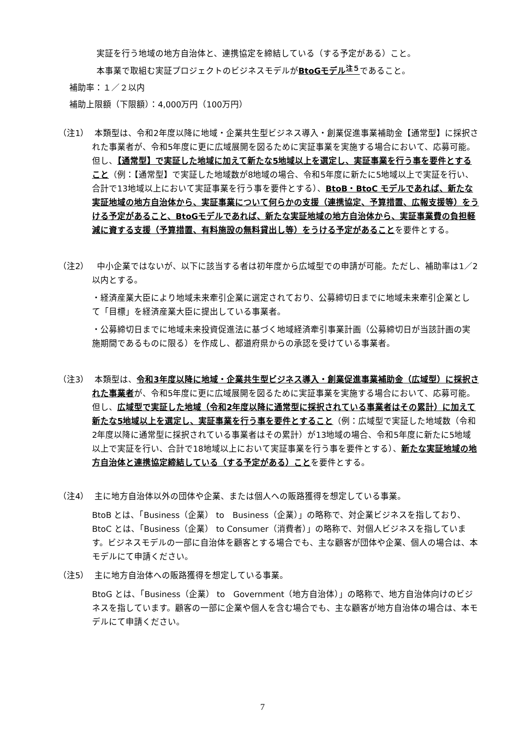実証を行う地域の地方自治体と、連携協定を締結している（する予定がある）こと。
本事業で取組む実証プロジェクトのビジネスモデルがBtoGモデル<sup>注５</sup>であること。
補助率：１／２以内
補助上限額（下限額）：4,000万円（100万円）
（注1） 本類型は、令和2年度以降に地域・企業共生型ビジネス導入・創業促進事業補助金【通常型】に採択された事業者が、令和5年度に更に広域展開を図るために実証事業を実施する場合において、応募可能。但し、【通常型】で実証した地域に加えて新たな5地域以上を選定し、実証事業を行う事を要件とすること（例：【通常型】で実証した地域数が8地域の場合、令和5年度に新たに5地域以上で実証を行い、合計で13地域以上において実証事業を行う事を要件とする）、BtoB・BtoC モデルであれば、新たな実証地域の地方自治体から、実証事業について何らかの支援（連携協定、予算措置、広報支援等）をうける予定があること、BtoGモデルであれば、新たな実証地域の地方自治体から、実証事業費の負担軽減に資する支援（予算措置、有料施設の無料貸出し等）をうける予定があることを要件とする。
（注2） 中小企業ではないが、以下に該当する者は初年度から広域型での申請が可能。ただし、補助率は1／2以内とする。
・経済産業大臣により地域未来牽引企業に選定されており、公募締切日までに地域未来牽引企業として「目標」を経済産業大臣に提出している事業者。
・公募締切日までに地域未来投資促進法に基づく地域経済牽引事業計画（公募締切日が当該計画の実施期間であるものに限る）を作成し、都道府県からの承認を受けている事業者。
（注3） 本類型は、令和3年度以降に地域・企業共生型ビジネス導入・創業促進事業補助金（広域型）に採択された事業者が、令和5年度に更に広域展開を図るために実証事業を実施する場合において、応募可能。但し、広域型で実証した地域（令和2年度以降に通常型に採択されている事業者はその累計）に加えて新たな5地域以上を選定し、実証事業を行う事を要件とすること（例：広域型で実証した地域数（令和2年度以降に通常型に採択されている事業者はその累計）が13地域の場合、令和5年度に新たに5地域以上で実証を行い、合計で18地域以上において実証事業を行う事を要件とする）、新たな実証地域の地方自治体と連携協定締結している（する予定がある）ことを要件とする。
（注4） 主に地方自治体以外の団体や企業、または個人への販路獲得を想定している事業。
BtoB とは、「Business（企業） to　Business（企業）」の略称で、対企業ビジネスを指しており、BtoC とは、「Business（企業） to Consumer（消費者）」の略称で、対個人ビジネスを指しています。ビジネスモデルの一部に自治体を顧客とする場合でも、主な顧客が団体や企業、個人の場合は、本モデルにて申請ください。
（注5） 主に地方自治体への販路獲得を想定している事業。
BtoG とは、「Business（企業） to　Government（地方自治体）」の略称で、地方自治体向けのビジネスを指しています。顧客の一部に企業や個人を含む場合でも、主な顧客が地方自治体の場合は、本モデルにて申請ください。
7